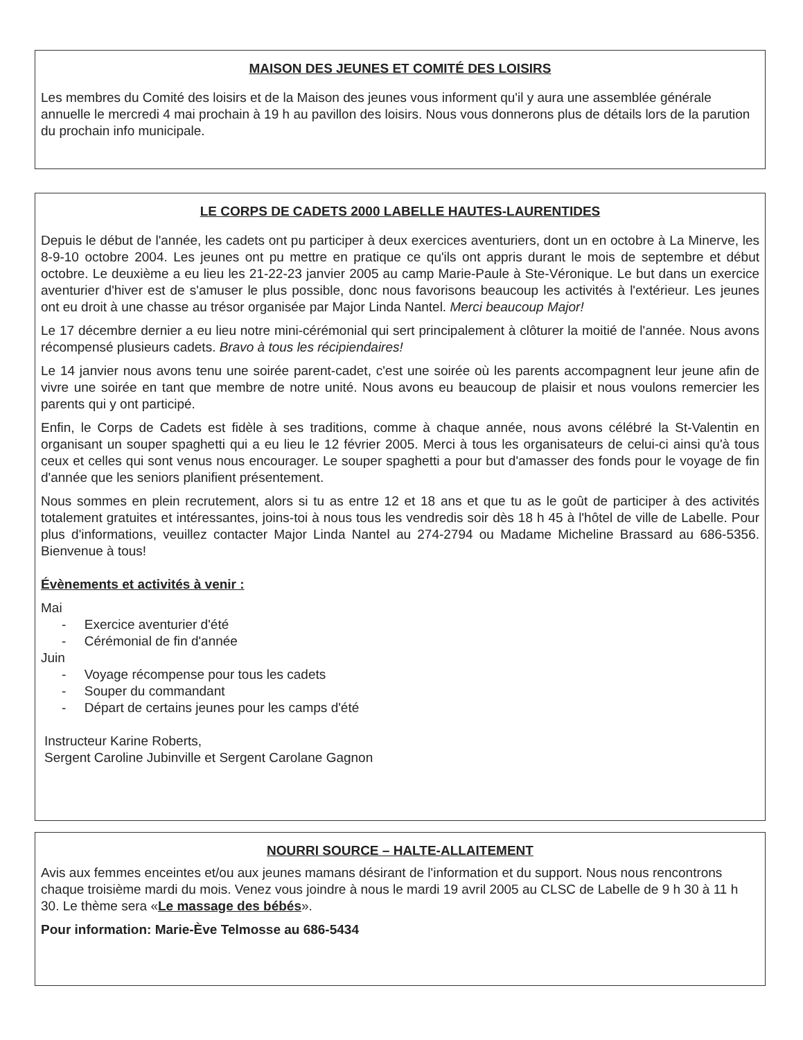MAISON DES JEUNES ET COMITÉ DES LOISIRS
Les membres du Comité des loisirs et de la Maison des jeunes vous informent qu'il y aura une assemblée générale annuelle le mercredi 4 mai prochain à 19 h au pavillon des loisirs. Nous vous donnerons plus de détails lors de la parution du prochain info municipale.
LE CORPS DE CADETS 2000 LABELLE HAUTES-LAURENTIDES
Depuis le début de l'année, les cadets ont pu participer à deux exercices aventuriers, dont un en octobre à La Minerve, les 8-9-10 octobre 2004. Les jeunes ont pu mettre en pratique ce qu'ils ont appris durant le mois de septembre et début octobre. Le deuxième a eu lieu les 21-22-23 janvier 2005 au camp Marie-Paule à Ste-Véronique. Le but dans un exercice aventurier d'hiver est de s'amuser le plus possible, donc nous favorisons beaucoup les activités à l'extérieur. Les jeunes ont eu droit à une chasse au trésor organisée par Major Linda Nantel. Merci beaucoup Major!
Le 17 décembre dernier a eu lieu notre mini-cérémonial qui sert principalement à clôturer la moitié de l'année. Nous avons récompensé plusieurs cadets. Bravo à tous les récipiendaires!
Le 14 janvier nous avons tenu une soirée parent-cadet, c'est une soirée où les parents accompagnent leur jeune afin de vivre une soirée en tant que membre de notre unité. Nous avons eu beaucoup de plaisir et nous voulons remercier les parents qui y ont participé.
Enfin, le Corps de Cadets est fidèle à ses traditions, comme à chaque année, nous avons célébré la St-Valentin en organisant un souper spaghetti qui a eu lieu le 12 février 2005. Merci à tous les organisateurs de celui-ci ainsi qu'à tous ceux et celles qui sont venus nous encourager. Le souper spaghetti a pour but d'amasser des fonds pour le voyage de fin d'année que les seniors planifient présentement.
Nous sommes en plein recrutement, alors si tu as entre 12 et 18 ans et que tu as le goût de participer à des activités totalement gratuites et intéressantes, joins-toi à nous tous les vendredis soir dès 18 h 45 à l'hôtel de ville de Labelle. Pour plus d'informations, veuillez contacter Major Linda Nantel au 274-2794 ou Madame Micheline Brassard au 686-5356. Bienvenue à tous!
Évènements et activités à venir :
Mai
- Exercice aventurier d'été
- Cérémonial de fin d'année
Juin
- Voyage récompense pour tous les cadets
- Souper du commandant
- Départ de certains jeunes pour les camps d'été
Instructeur Karine Roberts,
Sergent Caroline Jubinville et Sergent Carolane Gagnon
NOURRI SOURCE – HALTE-ALLAITEMENT
Avis aux femmes enceintes et/ou aux jeunes mamans désirant de l'information et du support. Nous nous rencontrons chaque troisième mardi du mois. Venez vous joindre à nous le mardi 19 avril 2005 au CLSC de Labelle de 9 h 30 à 11 h 30. Le thème sera «Le massage des bébés».
Pour information: Marie-Ève Telmosse au 686-5434